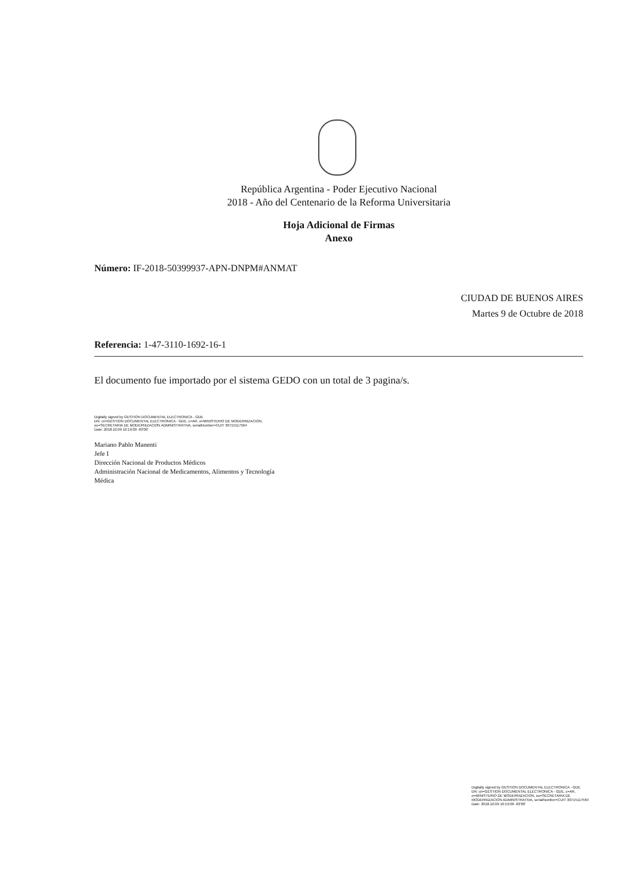República Argentina - Poder Ejecutivo Nacional
2018 - Año del Centenario de la Reforma Universitaria
Hoja Adicional de Firmas
Anexo
Número: IF-2018-50399937-APN-DNPM#ANMAT
CIUDAD DE BUENOS AIRES
Martes 9 de Octubre de 2018
Referencia: 1-47-3110-1692-16-1
El documento fue importado por el sistema GEDO con un total de 3 pagina/s.
Digitally signed by GESTION DOCUMENTAL ELECTRONICA - GDE
DN: cn=GESTION DOCUMENTAL ELECTRONICA - GDE, c=AR, o=MINISTERIO DE MODERNIZACION,
ou=SECRETARIA DE MODERNIZACION ADMINISTRATIVA, serialNumber=CUIT 30715117564
Date: 2018.10.09 10:19:09 -03'00'
Mariano Pablo Manenti
Jefe I
Dirección Nacional de Productos Médicos
Administración Nacional de Medicamentos, Alimentos y Tecnología
Médica
Digitally signed by GESTION DOCUMENTAL ELECTRONICA - GDE
DN: cn=GESTION DOCUMENTAL ELECTRONICA - GDE, c=AR, o=MINISTERIO DE MODERNIZACION, ou=SECRETARIA DE MODERNIZACION ADMINISTRATIVA, serialNumber=CUIT 30715117564
Date: 2018.10.09 10:19:09 -03'00'